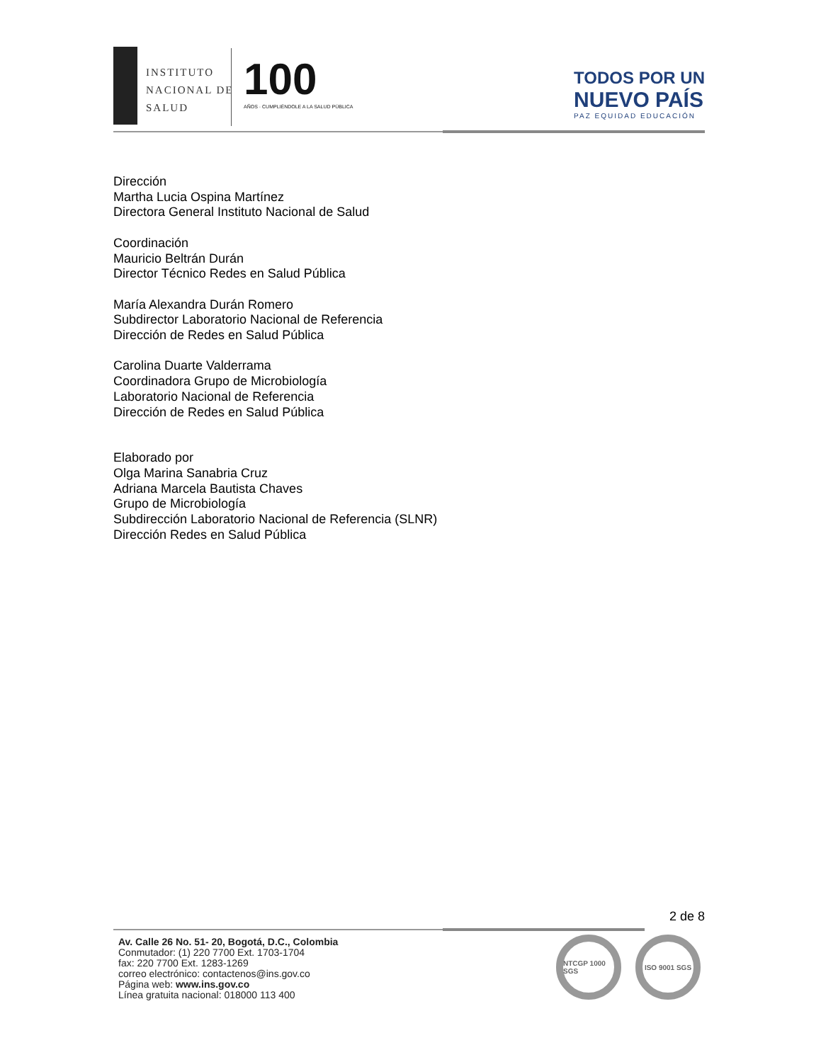INSTITUTO
NACIONAL DE
SALUD
100
AÑOS · CUMPLIÉNDOLE A LA SALUD PÚBLICA
TODOS POR UN
NUEVO PAÍS
PAZ EQUIDAD EDUCACIÓN
Dirección
Martha Lucia Ospina Martínez
Directora General Instituto Nacional de Salud
Coordinación
Mauricio Beltrán Durán
Director Técnico Redes en Salud Pública
María Alexandra Durán Romero
Subdirector Laboratorio Nacional de Referencia
Dirección de Redes en Salud Pública
Carolina Duarte Valderrama
Coordinadora Grupo de Microbiología
Laboratorio Nacional de Referencia
Dirección de Redes en Salud Pública
Elaborado por
Olga Marina Sanabria Cruz
Adriana Marcela Bautista Chaves
Grupo de Microbiología
Subdirección Laboratorio Nacional de Referencia (SLNR)
Dirección Redes en Salud Pública
2 de 8
Av. Calle 26 No. 51- 20, Bogotá, D.C., Colombia
Conmutador: (1) 220 7700 Ext. 1703-1704
fax: 220 7700 Ext. 1283-1269
correo electrónico: contactenos@ins.gov.co
Página web: www.ins.gov.co
Línea gratuita nacional: 018000 113 400
NTCGP 1000 SGS ISO 9001 SGS